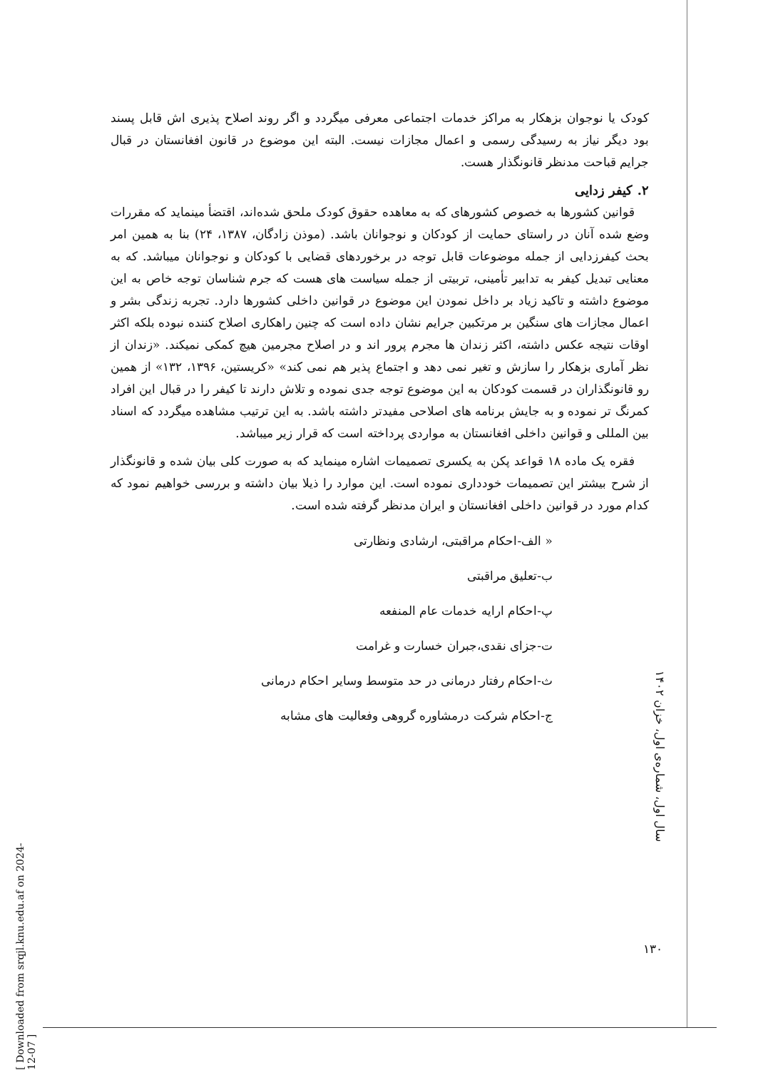کودک یا نوجوان بزهکار به مراکز خدمات اجتماعی معرفی میگردد و اگر روند اصلاح پذیری اش قابل پسند بود دیگر نیاز به رسیدگی رسمی و اعمال مجازات نیست. البته این موضوع در قانون افغانستان در قبال جرایم قباحت مدنظر قانونگذار هست.
۲. کیفر زدایی
قوانین کشورها به خصوص کشورهای که به معاهده حقوق کودک ملحق شده‌اند، اقتضأ مینماید که مقررات وضع شده آنان در راستای حمایت از کودکان و نوجوانان باشد. (موذن زادگان، ۱۳۸۷، ۲۴) بنا به همین امر بحث کیفرزدایی از جمله موضوعات قابل توجه در برخوردهای قضایی با کودکان و نوجوانان میباشد. که به معنایی تبدیل کیفر به تدابیر تأمینی، تربیتی از جمله سیاست های هست که جرم شناسان توجه خاص به این موضوع داشته و تاکید زیاد بر داخل نمودن این موضوع در قوانین داخلی کشورها دارد. تجربه زندگی بشر و اعمال مجازات های سنگین بر مرتکبین جرایم نشان داده است که چنین راهکاری اصلاح کننده نبوده بلکه اکثر اوقات نتیجه عکس داشته، اکثر زندان ها مجرم پرور اند و در اصلاح مجرمین هیچ کمکی نمیکند. «زندان از نظر آماری بزهکار را سازش و تغیر نمی دهد و اجتماع پذیر هم نمی کند» «کریستین، ۱۳۹۶، ۱۳۲» از همین رو قانونگذاران در قسمت کودکان به این موضوع توجه جدی نموده و تلاش دارند تا کیفر را در قبال این افراد کمرنگ تر نموده و به جایش برنامه های اصلاحی مفیدتر داشته باشد. به این ترتیب مشاهده میگردد که اسناد بین المللی و قوانین داخلی افغانستان به مواردی پرداخته است که قرار زیر میباشد.
فقره یک ماده ۱۸ قواعد پکن به یکسری تصمیمات اشاره مینماید که به صورت کلی بیان شده و قانونگذار از شرح بیشتر این تصمیمات خودداری نموده است. این موارد را ذیلا بیان داشته و بررسی خواهیم نمود که کدام مورد در قوانین داخلی افغانستان و ایران مدنظر گرفته شده است.
« الف-احکام مراقبتی، ارشادی ونظارتی
ب-تعلیق مراقبتی
پ-احکام ارایه خدمات عام المنفعه
ت-جزای نقدی،جبران خسارت و غرامت
ث-احکام رفتار درمانی در حد متوسط وسایر احکام درمانی
ج-احکام شرکت درمشاوره گروهی وفعالیت های مشابه
سال اول، شماره‌ی اول، خزان ۱۴۰۲
۱۳۰
[ Downloaded from srqjl.knu.edu.af on 2024-12-07 ]